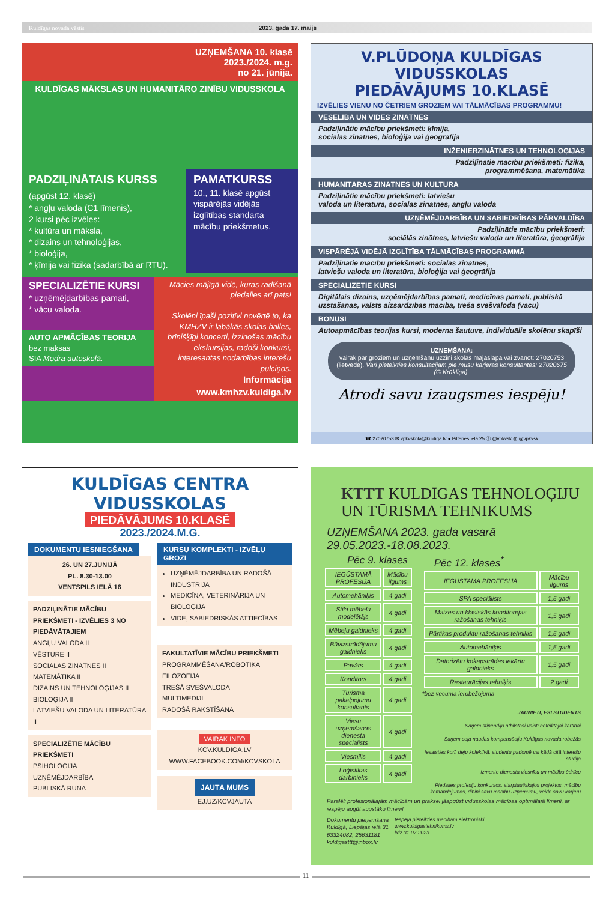Kuldīgas novada vēstis 2023. gada 17. maijs
UZŅEMŠANA 10. klasē
2023./2024. m.g.
no 21. jūnija.
KULDĪGAS MĀKSLAS UN HUMANITĀRO ZINĪBU VIDUSSKOLA
PADZIĻINĀTAIS KURSS (apgūst 12. klasē)
* angļu valoda (C1 līmenis),
2 kursi pēc izvēles:
* kultūra un māksla,
* dizains un tehnoloģijas,
* bioloģija,
* ķīmija vai fizika (sadarbībā ar RTU).
PAMATKURSS
10., 11. klasē apgūst vispārējās vidējās izglītības standarta mācību priekšmetus.
SPECIALIZĒTIE KURSI
* uzņēmējdarbības pamati,
* vācu valoda.
AUTO APMĀCĪBAS TEORIJA
bez maksas
SIA Modra autoskolā.
Mācies mājīgā vidē, kuras radīšanā piedalies arī pats!
Skolēni īpaši pozitīvi novērtē to, ka KMHZV ir labākās skolas balles, brīnišķīgi koncerti, izzinošas mācību ekskursijas, radoši konkursi, interesantas nodarbības interešu pulciņos.
Informācija
www.kmhzv.kuldiga.lv
V.PLŪDOŅA KULDĪGAS VIDUSSKOLAS
PIEDĀVĀJUMS 10.KLASĒ
IZVĒLIES VIENU NO ČETRIEM GROZIEM VAI TĀLMĀCĪBAS PROGRAMMU!
VESELĪBA UN VIDES ZINĀTNES
Padziļinātie mācību priekšmeti: ķīmija,
sociālās zinātnes, bioloģija vai ģeogrāfija
INŽENIERZINĀTNES UN TEHNOLOĢIJAS
Padziļinātie mācību priekšmeti: fizika,
programmēšana, matemātika
HUMANITĀRĀS ZINĀTNES UN KULTŪRA
Padziļinātie mācību priekšmeti: latviešu
valoda un literatūra, sociālās zinātnes, angļu valoda
UZŅĒMĒJDARBĪBA UN SABIEDRĪBAS PĀRVALDĪBA
Padziļinātie mācību priekšmeti:
sociālās zinātnes, latviešu valoda un literatūra, ģeogrāfija
VISPĀRĒJĀ VIDĒJĀ IZGLĪTĪBA TĀLMĀCĪBAS PROGRAMMĀ
Padziļinātie mācību priekšmeti: sociālās zinātnes,
latviešu valoda un literatūra, bioloģija vai ģeogrāfija
SPECIALIZĒTIE KURSI
Digitālais dizains, uzņēmējdarbības pamati, medicīnas pamati, publiskā uzstāšanās, valsts aizsardzības mācība, trešā svešvaloda (vācu)
BONUSI
Autoapmācības teorijas kursi, moderna šautuve, individuālie skolēnu skapīši
UZŅEMŠANA:
vairāk par groziem un uzņemšanu uzzini skolas mājaslapā vai zvanot: 27020753 (lietvede). Vari pieteikties konsultācijām pie mūsu karjeras konsultantes: 27020675 (G.Krūkliņa).
Atrodi savu izaugsmes iespēju!
☎ 27020753 ✉ vpkvskola@kuldiga.lv ● Piltenes iela 25 ⓕ @vpkvsk ◎ @vpkvsk
KULDĪGAS CENTRA VIDUSSKOLAS
PIEDĀVĀJUMS 10.KLASĒ
2023./2024.M.G.
DOKUMENTU IESNIEGŠANA
26. UN 27.JŪNIJĀ
PL. 8.30-13.00
VENTSPILS IELĀ 16
PADZIĻINĀTIE MĀCĪBU PRIEKŠMETI - IZVĒLIES 3 NO PIEDĀVĀTAJIEM
ANGĻU VALODA II
VĒSTURE II
SOCIĀLĀS ZINĀTNES II
MATEMĀTIKA II
DIZAINS UN TEHNOLOĢIJAS II
BIOLOĢIJA II
LATVIEŠU VALODA UN LITERATŪRA II
SPECIALIZĒTIE MĀCĪBU PRIEKŠMETI
PSIHOLOĢIJA
UZŅĒMĒJDARBĪBA
PUBLISKĀ RUNA
KURSU KOMPLEKTI - IZVĒĻU GROZI
UZŅĒMĒJDARBĪBA UN RADOŠĀ INDUSTRIJA
MEDICĪNA, VETERINĀRIJA UN BIOLOĢIJA
VIDE, SABIEDRISKĀS ATTIECĪBAS
FAKULTATĪVIE MĀCĪBU PRIEKŠMETI
PROGRAMMĒŠANA/ROBOTIKA
FILOZOFIJA
TREŠĀ SVEŠVALODA
MULTIMEDIJI
RADOŠĀ RAKSTĪŠANA
VAIRĀK INFO
KCV.KULDIGA.LV
WWW.FACEBOOK.COM/KCVSKOLA
JAUTĀ MUMS
EJ.UZ/KCVJAUTA
KTTT KULDĪGAS TEHNOLOĢIJU
UN TŪRISMA TEHNIKUMS
UZŅEMŠANA 2023. gada vasarā
29.05.2023.-18.08.2023.
Pēc 9. klases
| IEGŪSTAMĀ PROFESIJA | Mācību ilgums |
| --- | --- |
| Automehāniķis | 4 gadi |
| Stila mēbeļu modelētājs | 4 gadi |
| Mēbeļu galdnieks | 4 gadi |
| Būvizstrādājumu galdnieks | 4 gadi |
| Pavārs | 4 gadi |
| Konditors | 4 gadi |
| Tūrisma pakalpojumu konsultants | 4 gadi |
| Viesu uzņemšanas dienesta speciālists | 4 gadi |
| Viesmīlis | 4 gadi |
| Loģistikas darbinieks | 4 gadi |
Pēc 12. klases<sup>*</sup>
| IEGŪSTAMĀ PROFESIJA | Mācību ilgums |
| --- | --- |
| SPA speciālists | 1,5 gadi |
| Maizes un klasiskās konditorejas ražošanas tehniķis | 1,5 gadi |
| Pārtikas produktu ražošanas tehniķis | 1,5 gadi |
| Automehāniķis | 1,5 gadi |
| Datorizētu kokapstrādes iekārtu galdnieks | 1,5 gadi |
| Restaurācijas tehniķis | 2 gadi |
*bez vecuma ierobežojuma
JAUNIETI, ESI STUDENTS
Saņem stipendiju atbilstoši valstī noteiktajai kārtībai
Saņem ceļa naudas kompensāciju Kuldīgas novada robežās
Iesaisties korī, deju kolektīvā, studentu padomē vai kādā citā interešu studijā
Izmanto dienesta viesnīcu un mācību ēdnīcu
Piedalies profesiju konkursos, starptautiskajos projektos, mācību komandējumos, dibini savu mācību uzņēmumu, veido savu karjeru
Paralēli profesionālajām mācībām un praksei jāapgūst vidusskolas mācības optimālajā līmenī, ar iespēju apgūt augstāko līmeni!
Dokumentu pieņemšana
Kuldīgā, Liepājas ielā 31
63324082, 25631181
kuldigasttt@inbox.lv
Iespēja pieteikties mācībām elektroniski
www.kuldigastehnikums.lv
līdz 31.07.2023.
11